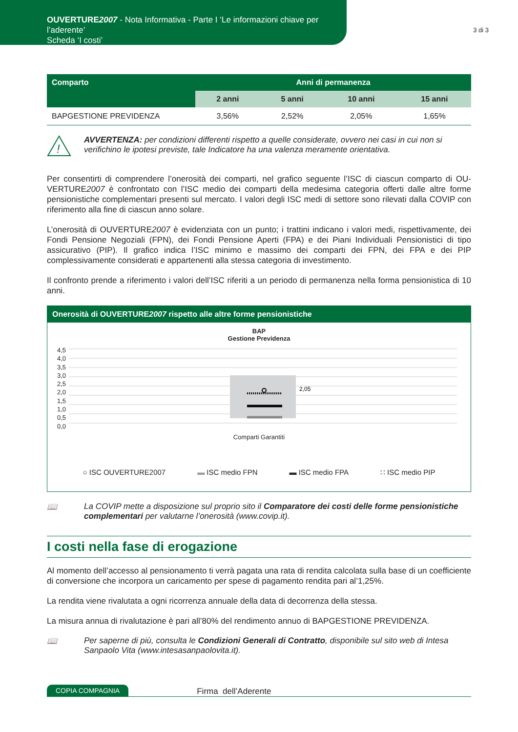OUVERTURE2007 - Nota Informativa - Parte I ‘Le informazioni chiave per l’aderente’
Scheda ‘I costi’
3 di 3
| Comparto | Anni di permanenza | | | |
| --- | --- | --- | --- | --- |
| | 2 anni | 5 anni | 10 anni | 15 anni |
| BAPGESTIONE PREVIDENZA | 3,56% | 2,52% | 2,05% | 1,65% |
!
AVVERTENZA: per condizioni differenti rispetto a quelle considerate, ovvero nei casi in cui non si verifichino le ipotesi previste, tale Indicatore ha una valenza meramente orientativa.
Per consentirti di comprendere l’onerosità dei comparti, nel grafico seguente l’ISC di ciascun comparto di OU-VERTURE2007 è confrontato con l’ISC medio dei comparti della medesima categoria offerti dalle altre forme pensionistiche complementari presenti sul mercato. I valori degli ISC medi di settore sono rilevati dalla COVIP con riferimento alla fine di ciascun anno solare.
L’onerosità di OUVERTURE2007 è evidenziata con un punto; i trattini indicano i valori medi, rispettivamente, dei Fondi Pensione Negoziali (FPN), dei Fondi Pensione Aperti (FPA) e dei Piani Individuali Pensionistici di tipo assicurativo (PIP). Il grafico indica l’ISC minimo e massimo dei comparti dei FPN, dei FPA e dei PIP complessivamente considerati e appartenenti alla stessa categoria di investimento.
Il confronto prende a riferimento i valori dell’ISC riferiti a un periodo di permanenza nella forma pensionistica di 10 anni.
Onerosità di OUVERTURE2007 rispetto alle altre forme pensionistiche
BAP
Gestione Previdenza
4,5
4,0
3,5
3,0
2,5
2,0
1,5
1,0
0,5
0,0
2,05
Comparti Garantiti
○ ISC OUVERTURE2007 ▬ ISC medio FPN ▬ ISC medio FPA ∷ ISC medio PIP
📖 La COVIP mette a disposizione sul proprio sito il Comparatore dei costi delle forme pensionistiche complementari per valutarne l’onerosità (www.covip.it).
I costi nella fase di erogazione
Al momento dell’accesso al pensionamento ti verrà pagata una rata di rendita calcolata sulla base di un coefficiente di conversione che incorpora un caricamento per spese di pagamento rendita pari al’1,25%.
La rendita viene rivalutata a ogni ricorrenza annuale della data di decorrenza della stessa.
La misura annua di rivalutazione è pari all’80% del rendimento annuo di BAPGESTIONE PREVIDENZA.
📖 Per saperne di più, consulta le Condizioni Generali di Contratto, disponibile sul sito web di Intesa Sanpaolo Vita (www.intesasanpaolovita.it).
COPIA COMPAGNIA Firma dell’Aderente